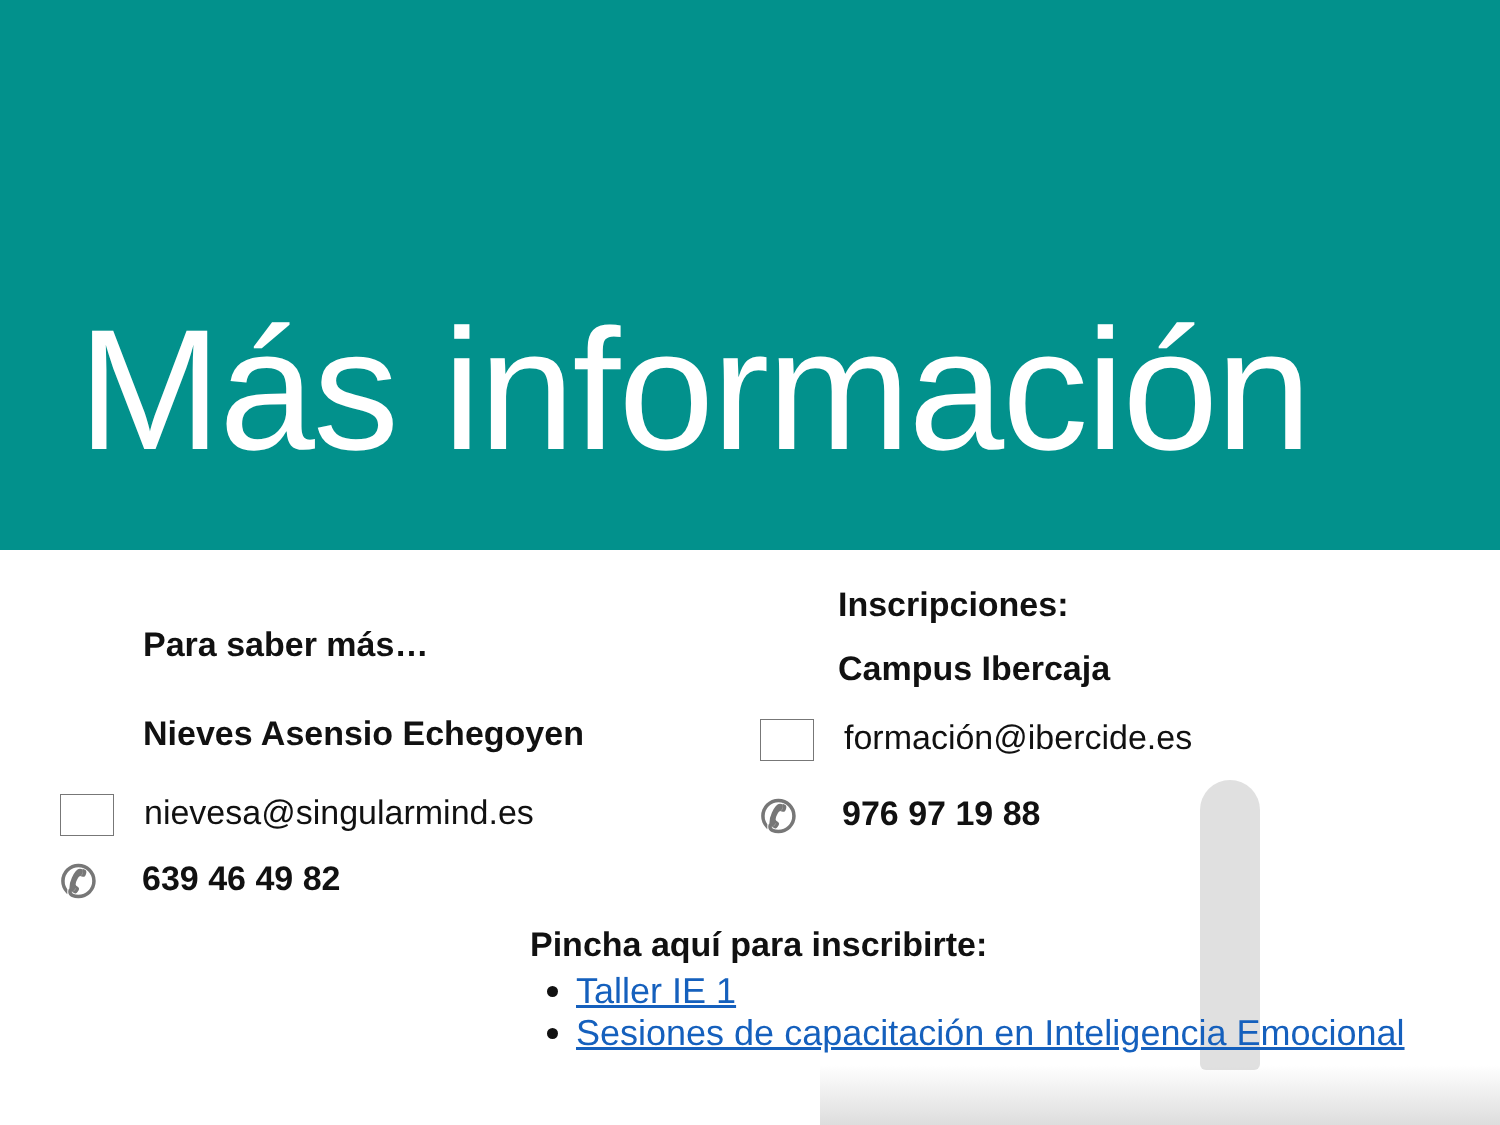Más información
Para saber más…
Nieves Asensio Echegoyen
nievesa@singularmind.es
✆ 639 46 49 82
Inscripciones:
Campus Ibercaja
formación@ibercide.es
✆ 976 97 19 88
Pincha aquí para inscribirte:
Taller IE 1
Sesiones de capacitación en Inteligencia Emocional